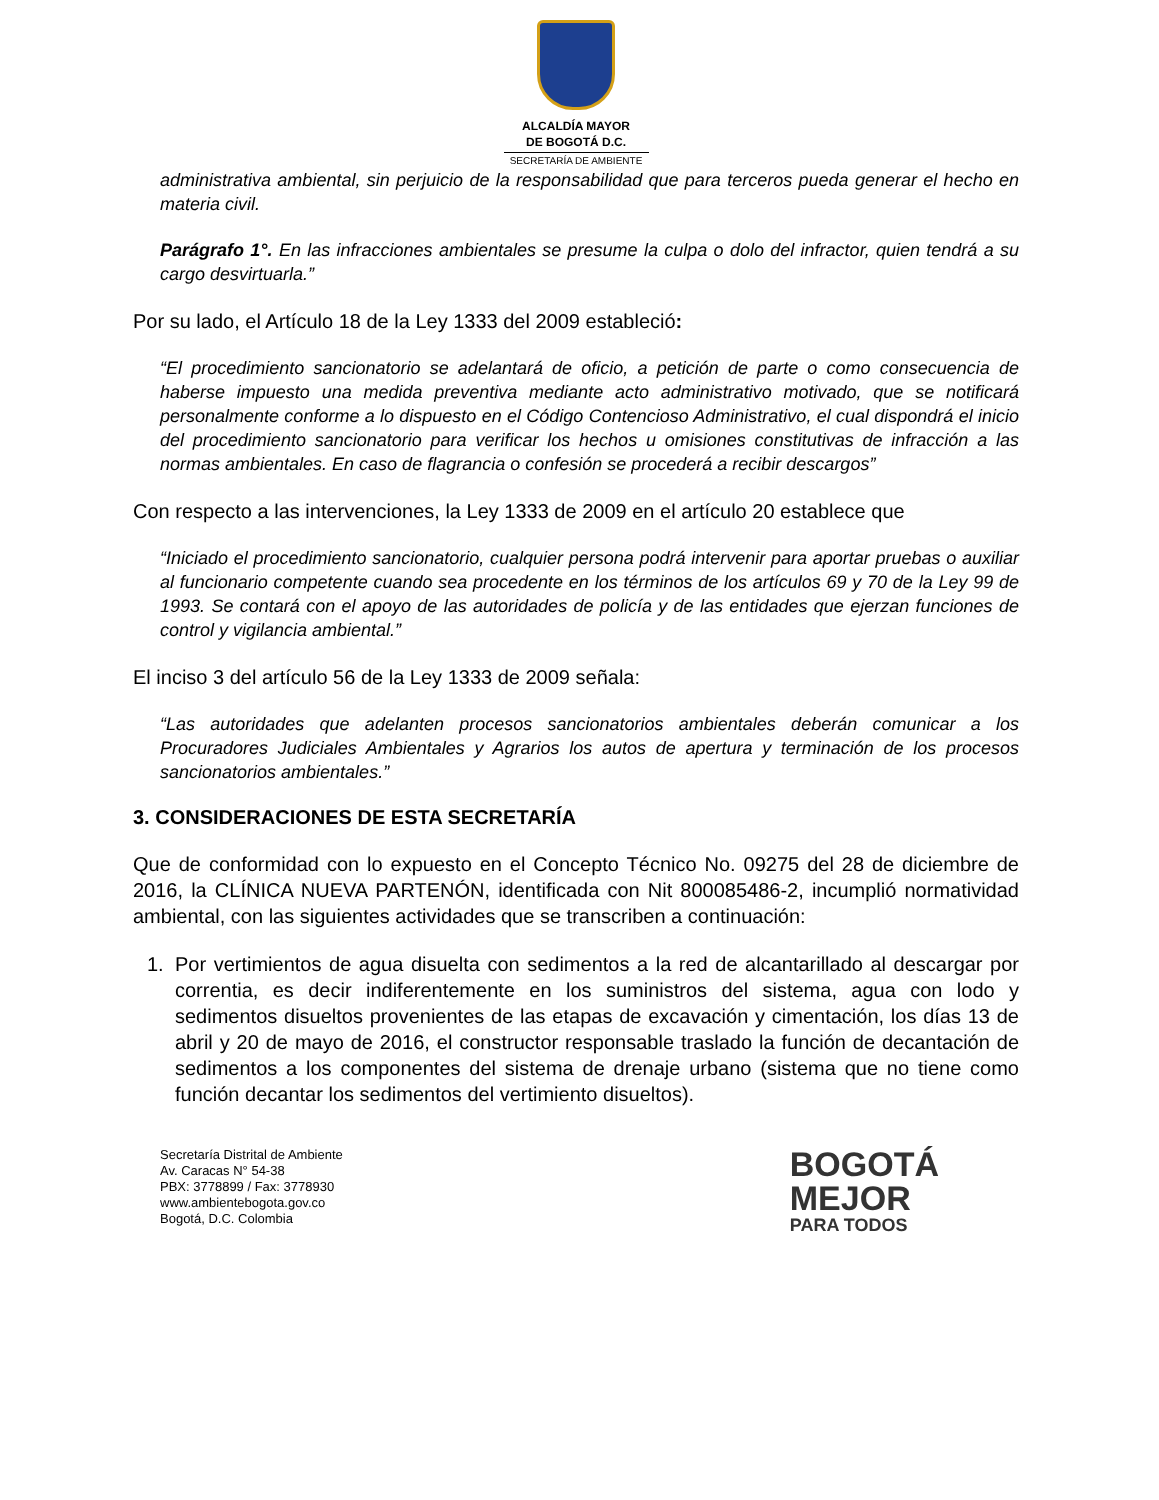ALCALDÍA MAYOR
DE BOGOTÁ D.C.
SECRETARÍA DE AMBIENTE
administrativa ambiental, sin perjuicio de la responsabilidad que para terceros pueda generar el hecho en materia civil.
Parágrafo 1°. En las infracciones ambientales se presume la culpa o dolo del infractor, quien tendrá a su cargo desvirtuarla.”
Por su lado, el Artículo 18 de la Ley 1333 del 2009 estableció:
“El procedimiento sancionatorio se adelantará de oficio, a petición de parte o como consecuencia de haberse impuesto una medida preventiva mediante acto administrativo motivado, que se notificará personalmente conforme a lo dispuesto en el Código Contencioso Administrativo, el cual dispondrá el inicio del procedimiento sancionatorio para verificar los hechos u omisiones constitutivas de infracción a las normas ambientales. En caso de flagrancia o confesión se procederá a recibir descargos”
Con respecto a las intervenciones, la Ley 1333 de 2009 en el artículo 20 establece que
“Iniciado el procedimiento sancionatorio, cualquier persona podrá intervenir para aportar pruebas o auxiliar al funcionario competente cuando sea procedente en los términos de los artículos 69 y 70 de la Ley 99 de 1993. Se contará con el apoyo de las autoridades de policía y de las entidades que ejerzan funciones de control y vigilancia ambiental.”
El inciso 3 del artículo 56 de la Ley 1333 de 2009 señala:
“Las autoridades que adelanten procesos sancionatorios ambientales deberán comunicar a los Procuradores Judiciales Ambientales y Agrarios los autos de apertura y terminación de los procesos sancionatorios ambientales.”
3. CONSIDERACIONES DE ESTA SECRETARÍA
Que de conformidad con lo expuesto en el Concepto Técnico No. 09275 del 28 de diciembre de 2016, la CLÍNICA NUEVA PARTENÓN, identificada con Nit 800085486-2, incumplió normatividad ambiental, con las siguientes actividades que se transcriben a continuación:
1.
Por vertimientos de agua disuelta con sedimentos a la red de alcantarillado al descargar por correntia, es decir indiferentemente en los suministros del sistema, agua con lodo y sedimentos disueltos provenientes de las etapas de excavación y cimentación, los días 13 de abril y 20 de mayo de 2016, el constructor responsable traslado la función de decantación de sedimentos a los componentes del sistema de drenaje urbano (sistema que no tiene como función decantar los sedimentos del vertimiento disueltos).
Secretaría Distrital de Ambiente
Av. Caracas N° 54-38
PBX: 3778899 / Fax: 3778930
www.ambientebogota.gov.co
Bogotá, D.C. Colombia
BOGOTÁ
MEJOR
PARA TODOS